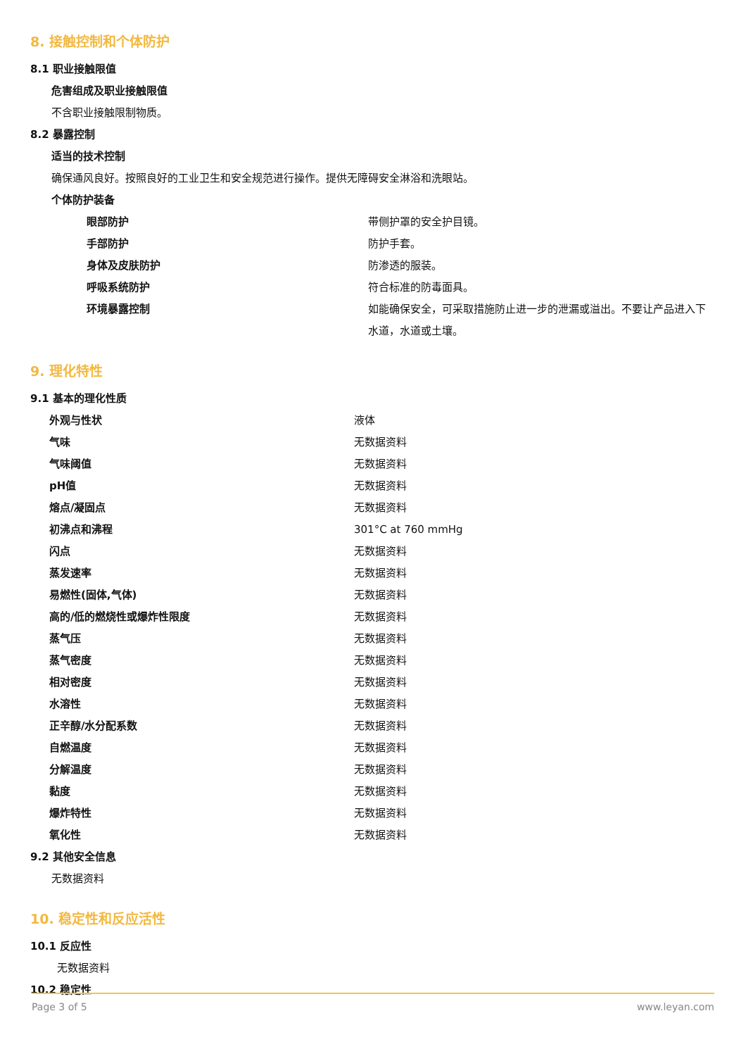8. 接触控制和个体防护
8.1 职业接触限值
危害组成及职业接触限值
不含职业接触限制物质。
8.2 暴露控制
适当的技术控制
确保通风良好。按照良好的工业卫生和安全规范进行操作。提供无障碍安全淋浴和洗眼站。
个体防护装备
| 眼部防护 | 带侧护罩的安全护目镜。 |
| 手部防护 | 防护手套。 |
| 身体及皮肤防护 | 防渗透的服装。 |
| 呼吸系统防护 | 符合标准的防毒面具。 |
| 环境暴露控制 | 如能确保安全，可采取措施防止进一步的泄漏或溢出。不要让产品进入下水道，水道或土壤。 |
9. 理化特性
9.1 基本的理化性质
| 外观与性状 | 液体 |
| 气味 | 无数据资料 |
| 气味阈值 | 无数据资料 |
| pH值 | 无数据资料 |
| 熔点/凝固点 | 无数据资料 |
| 初沸点和沸程 | 301°C at 760 mmHg |
| 闪点 | 无数据资料 |
| 蒸发速率 | 无数据资料 |
| 易燃性(固体,气体) | 无数据资料 |
| 高的/低的燃烧性或爆炸性限度 | 无数据资料 |
| 蒸气压 | 无数据资料 |
| 蒸气密度 | 无数据资料 |
| 相对密度 | 无数据资料 |
| 水溶性 | 无数据资料 |
| 正辛醇/水分配系数 | 无数据资料 |
| 自燃温度 | 无数据资料 |
| 分解温度 | 无数据资料 |
| 黏度 | 无数据资料 |
| 爆炸特性 | 无数据资料 |
| 氧化性 | 无数据资料 |
9.2 其他安全信息
无数据资料
10. 稳定性和反应活性
10.1 反应性
无数据资料
10.2 稳定性
Page 3 of 5 www.leyan.com